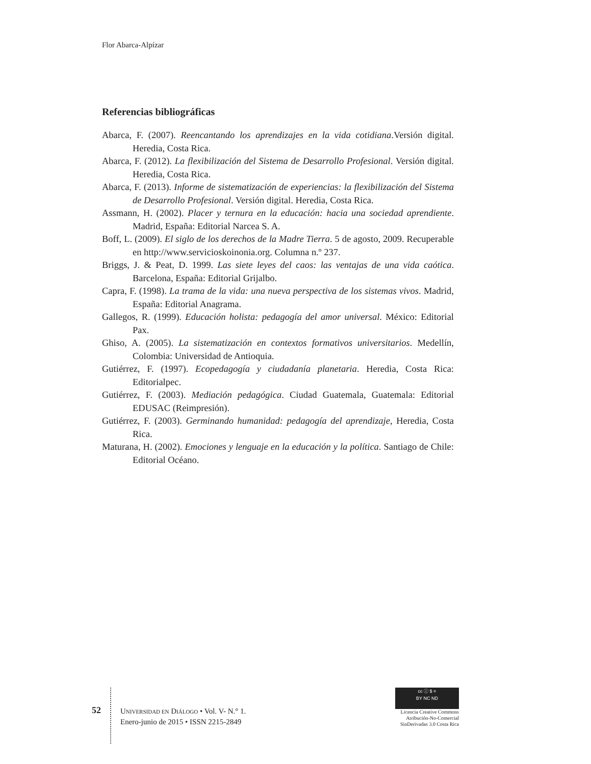Flor Abarca-Alpízar
Referencias bibliográficas
Abarca, F. (2007). Reencantando los aprendizajes en la vida cotidiana.Versión digital. Heredia, Costa Rica.
Abarca, F. (2012). La flexibilización del Sistema de Desarrollo Profesional. Versión digital. Heredia, Costa Rica.
Abarca, F. (2013). Informe de sistematización de experiencias: la flexibilización del Sistema de Desarrollo Profesional. Versión digital. Heredia, Costa Rica.
Assmann, H. (2002). Placer y ternura en la educación: hacia una sociedad aprendiente. Madrid, España: Editorial Narcea S. A.
Boff, L. (2009). El siglo de los derechos de la Madre Tierra. 5 de agosto, 2009. Recuperable en http://www.servicioskoinonia.org. Columna n.º 237.
Briggs, J. & Peat, D. 1999. Las siete leyes del caos: las ventajas de una vida caótica. Barcelona, España: Editorial Grijalbo.
Capra, F. (1998). La trama de la vida: una nueva perspectiva de los sistemas vivos. Madrid, España: Editorial Anagrama.
Gallegos, R. (1999). Educación holista: pedagogía del amor universal. México: Editorial Pax.
Ghiso, A. (2005). La sistematización en contextos formativos universitarios. Medellín, Colombia: Universidad de Antioquia.
Gutiérrez, F. (1997). Ecopedagogía y ciudadanía planetaria. Heredia, Costa Rica: Editorialpec.
Gutiérrez, F. (2003). Mediación pedagógica. Ciudad Guatemala, Guatemala: Editorial EDUSAC (Reimpresión).
Gutiérrez, F. (2003). Germinando humanidad: pedagogía del aprendizaje, Heredia, Costa Rica.
Maturana, H. (2002). Emociones y lenguaje en la educación y la política. Santiago de Chile: Editorial Océano.
52
UNIVERSIDAD EN DIÁLOGO • Vol. V- N.° 1.
Enero-junio de 2015 • ISSN 2215-2849
cc ⓘ $ =
BY NC ND
Licencia Creative Commons
Atribución-No-Comercial
SinDerivadas 3.0 Costa Rica